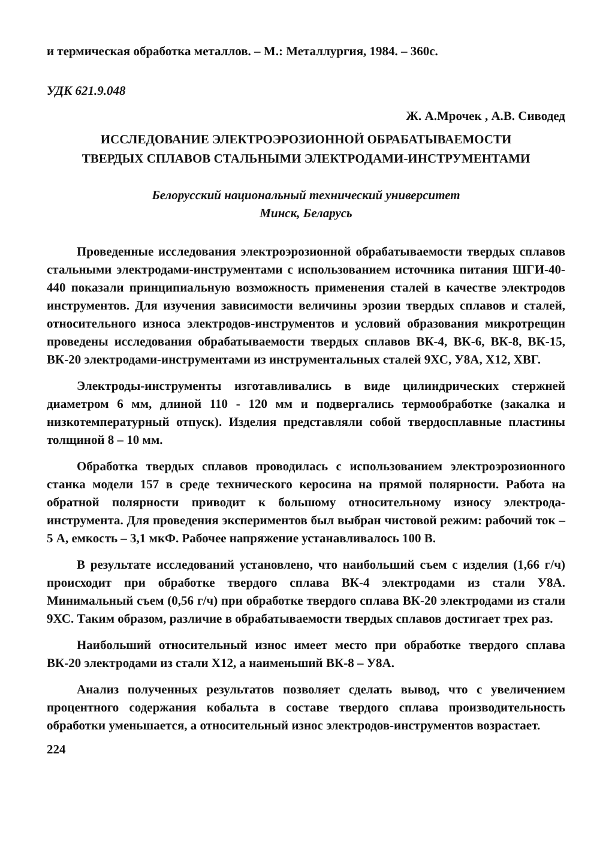и термическая обработка металлов. – М.: Металлургия, 1984. – 360с.
УДК 621.9.048
Ж. А.Мрочек , А.В. Сиводед
ИССЛЕДОВАНИЕ ЭЛЕКТРОЭРОЗИОННОЙ ОБРАБАТЫВАЕМОСТИ
ТВЕРДЫХ СПЛАВОВ СТАЛЬНЫМИ ЭЛЕКТРОДАМИ-ИНСТРУМЕНТАМИ
Белорусский национальный технический университет
Минск, Беларусь
Проведенные исследования электроэрозионной обрабатываемости твердых сплавов стальными электродами-инструментами с использованием источника питания ШГИ-40-440 показали принципиальную возможность применения сталей в качестве электродов инструментов. Для изучения зависимости величины эрозии твердых сплавов и сталей, относительного износа электродов-инструментов и условий образования микротрещин проведены исследования обрабатываемости твердых сплавов ВК-4, ВК-6, ВК-8, ВК-15, ВК-20 электродами-инструментами из инструментальных сталей 9ХС, У8А, Х12, ХВГ.
Электроды-инструменты изготавливались в виде цилиндрических стержней диаметром 6 мм, длиной 110 - 120 мм и подвергались термообработке (закалка и низкотемпературный отпуск). Изделия представляли собой твердосплавные пластины толщиной 8 – 10 мм.
Обработка твердых сплавов проводилась с использованием электроэрозионного станка модели 157 в среде технического керосина на прямой полярности. Работа на обратной полярности приводит к большому относительному износу электрода-инструмента. Для проведения экспериментов был выбран чистовой режим: рабочий ток – 5 А, емкость – 3,1 мкФ. Рабочее напряжение устанавливалось 100 В.
В результате исследований установлено, что наибольший съем с изделия (1,66 г/ч) происходит при обработке твердого сплава ВК-4 электродами из стали У8А. Минимальный съем (0,56 г/ч) при обработке твердого сплава ВК-20 электродами из стали 9ХС. Таким образом, различие в обрабатываемости твердых сплавов достигает трех раз.
Наибольший относительный износ имеет место при обработке твердого сплава ВК-20 электродами из стали Х12, а наименьший ВК-8 – У8А.
Анализ полученных результатов позволяет сделать вывод, что с увеличением процентного содержания кобальта в составе твердого сплава производительность обработки уменьшается, а относительный износ электродов-инструментов возрастает.
224